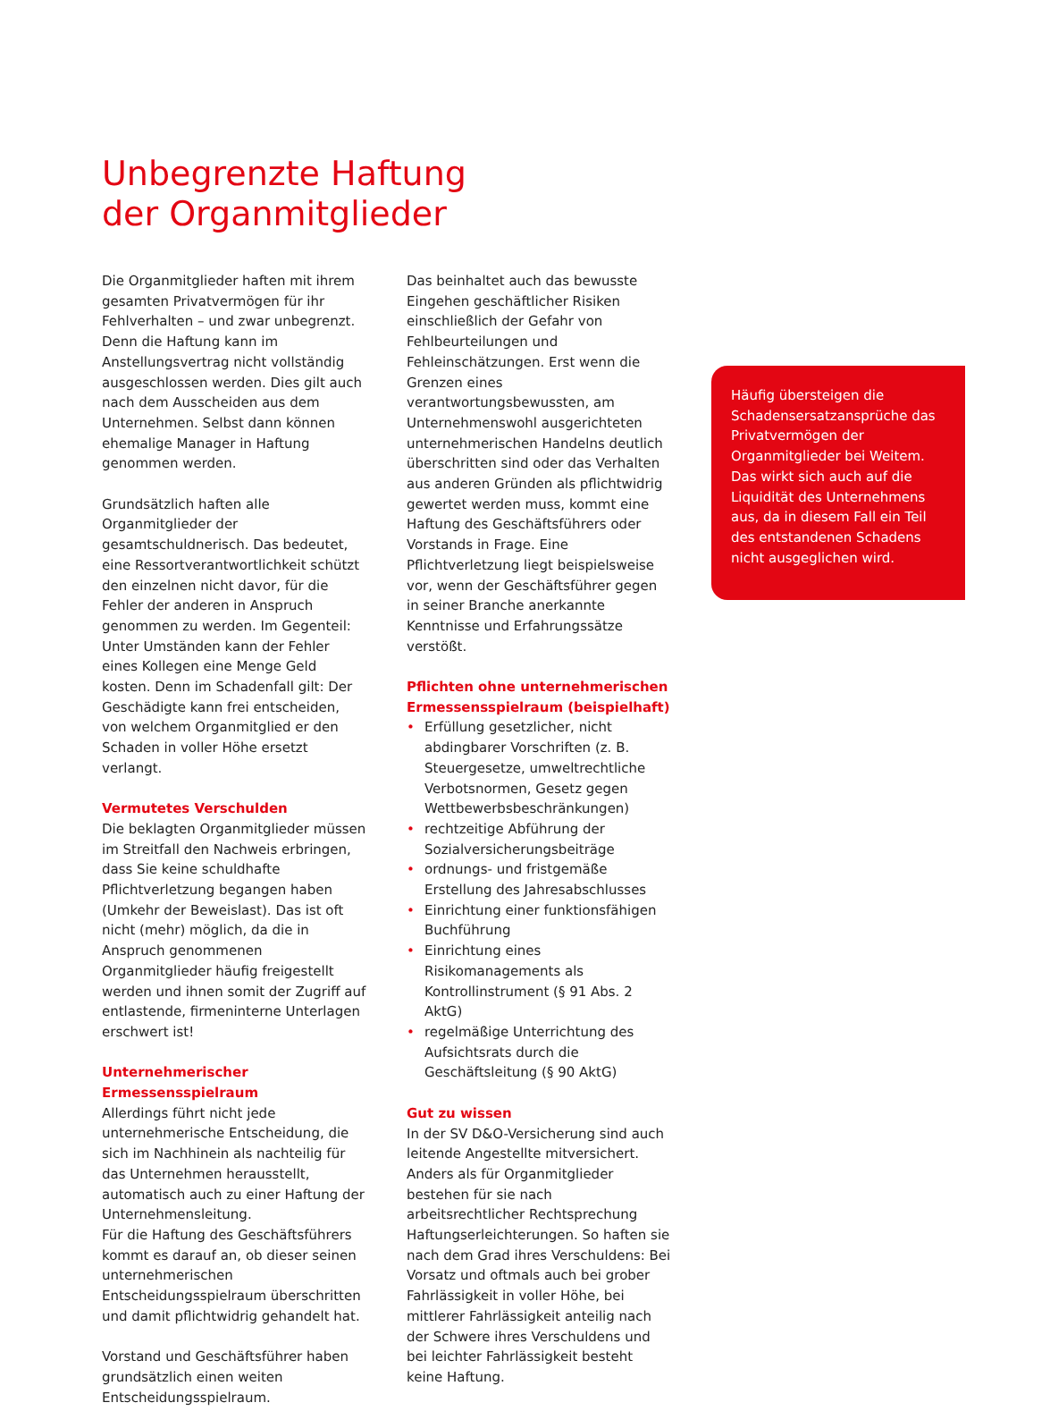Unbegrenzte Haftung
der Organmitglieder
Die Organmitglieder haften mit ihrem gesamten Privatvermögen für ihr Fehlverhalten – und zwar unbegrenzt. Denn die Haftung kann im Anstellungsvertrag nicht vollständig ausgeschlossen werden. Dies gilt auch nach dem Ausscheiden aus dem Unternehmen. Selbst dann können ehemalige Manager in Haftung genommen werden.
Grundsätzlich haften alle Organmitglieder der gesamtschuldnerisch. Das bedeutet, eine Ressortverantwortlichkeit schützt den einzelnen nicht davor, für die Fehler der anderen in Anspruch genommen zu werden. Im Gegenteil: Unter Umständen kann der Fehler eines Kollegen eine Menge Geld kosten. Denn im Schadenfall gilt: Der Geschädigte kann frei entscheiden, von welchem Organmitglied er den Schaden in voller Höhe ersetzt verlangt.
Vermutetes Verschulden
Die beklagten Organmitglieder müssen im Streitfall den Nachweis erbringen, dass Sie keine schuldhafte Pflichtverletzung begangen haben (Umkehr der Beweislast). Das ist oft nicht (mehr) möglich, da die in Anspruch genommenen Organmitglieder häufig freigestellt werden und ihnen somit der Zugriff auf entlastende, firmeninterne Unterlagen erschwert ist!
Unternehmerischer
Ermessensspielraum
Allerdings führt nicht jede unternehmerische Entscheidung, die sich im Nachhinein als nachteilig für das Unternehmen herausstellt, automatisch auch zu einer Haftung der Unternehmensleitung.
Für die Haftung des Geschäftsführers kommt es darauf an, ob dieser seinen unternehmerischen Entscheidungsspielraum überschritten und damit pflichtwidrig gehandelt hat.
Vorstand und Geschäftsführer haben grundsätzlich einen weiten Entscheidungsspielraum.
Das beinhaltet auch das bewusste Eingehen geschäftlicher Risiken einschließlich der Gefahr von Fehlbeurteilungen und Fehleinschätzungen. Erst wenn die Grenzen eines verantwortungsbewussten, am Unternehmenswohl ausgerichteten unternehmerischen Handelns deutlich überschritten sind oder das Verhalten aus anderen Gründen als pflichtwidrig gewertet werden muss, kommt eine Haftung des Geschäftsführers oder Vorstands in Frage. Eine Pflichtverletzung liegt beispielsweise vor, wenn der Geschäftsführer gegen in seiner Branche anerkannte Kenntnisse und Erfahrungssätze verstößt.
Pflichten ohne unternehmerischen Ermessensspielraum (beispielhaft)
• Erfüllung gesetzlicher, nicht abdingbarer Vorschriften (z. B. Steuergesetze, umweltrechtliche Verbotsnormen, Gesetz gegen Wettbewerbsbeschränkungen)
• rechtzeitige Abführung der Sozialversicherungsbeiträge
• ordnungs- und fristgemäße Erstellung des Jahresabschlusses
• Einrichtung einer funktionsfähigen Buchführung
• Einrichtung eines Risikomanagements als Kontrollinstrument (§ 91 Abs. 2 AktG)
• regelmäßige Unterrichtung des Aufsichtsrats durch die Geschäftsleitung (§ 90 AktG)
Gut zu wissen
In der SV D&O-Versicherung sind auch leitende Angestellte mitversichert. Anders als für Organmitglieder bestehen für sie nach arbeitsrechtlicher Rechtsprechung Haftungserleichterungen. So haften sie nach dem Grad ihres Verschuldens: Bei Vorsatz und oftmals auch bei grober Fahrlässigkeit in voller Höhe, bei mittlerer Fahrlässigkeit anteilig nach der Schwere ihres Verschuldens und bei leichter Fahrlässigkeit besteht keine Haftung.
Häufig übersteigen die Schadensersatzansprüche das Privatvermögen der Organmitglieder bei Weitem. Das wirkt sich auch auf die Liquidität des Unternehmens aus, da in diesem Fall ein Teil des entstandenen Schadens nicht ausgeglichen wird.